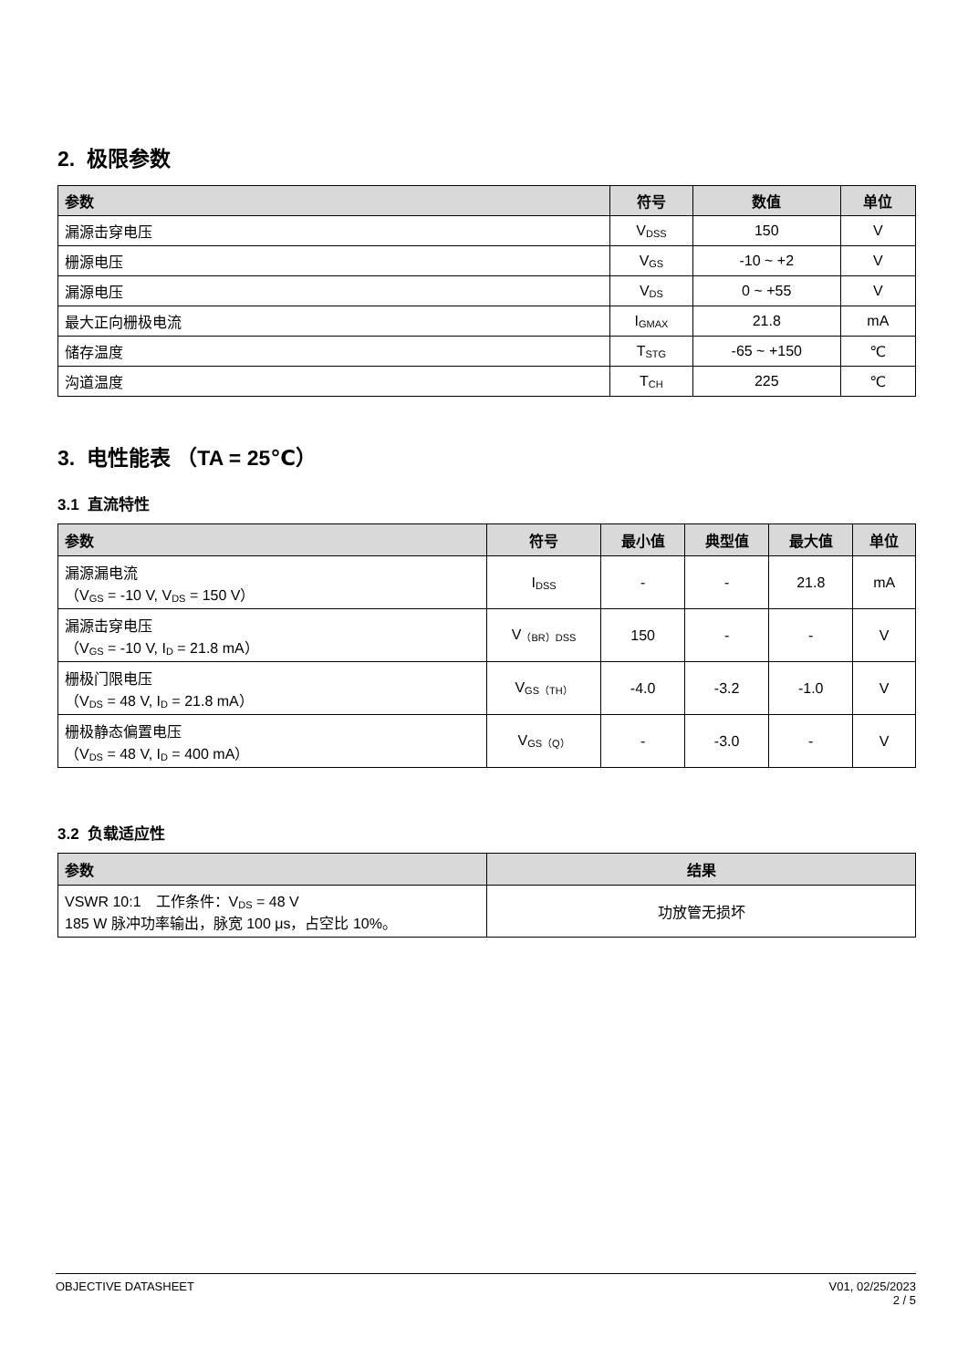2. 极限参数
| 参数 | 符号 | 数值 | 单位 |
| --- | --- | --- | --- |
| 漏源击穿电压 | V<sub>DSS</sub> | 150 | V |
| 栅源电压 | V<sub>GS</sub> | -10 ~ +2 | V |
| 漏源电压 | V<sub>DS</sub> | 0 ~ +55 | V |
| 最大正向栅极电流 | I<sub>GMAX</sub> | 21.8 | mA |
| 储存温度 | T<sub>STG</sub> | -65 ~ +150 | ℃ |
| 沟道温度 | T<sub>CH</sub> | 225 | ℃ |
3. 电性能表 （TA = 25℃）
3.1 直流特性
| 参数 | 符号 | 最小值 | 典型值 | 最大值 | 单位 |
| --- | --- | --- | --- | --- | --- |
| 漏源漏电流 （V<sub>GS</sub> = -10 V, V<sub>DS</sub> = 150 V） | I<sub>DSS</sub> | - | - | 21.8 | mA |
| 漏源击穿电压 （V<sub>GS</sub> = -10 V, I<sub>D</sub> = 21.8 mA） | V<sub>（BR）DSS</sub> | 150 | - | - | V |
| 栅极门限电压 （V<sub>DS</sub> = 48 V, I<sub>D</sub> = 21.8 mA） | V<sub>GS（TH）</sub> | -4.0 | -3.2 | -1.0 | V |
| 栅极静态偏置电压 （V<sub>DS</sub> = 48 V, I<sub>D</sub> = 400 mA） | V<sub>GS（Q）</sub> | - | -3.0 | - | V |
3.2 负载适应性
| 参数 | 结果 |
| --- | --- |
| VSWR 10:1 工作条件：V<sub>DS</sub> = 48 V 185 W 脉冲功率输出，脉宽 100 μs，占空比 10%。 | 功放管无损坏 |
OBJECTIVE DATASHEET V01, 02/25/2023
2 / 5